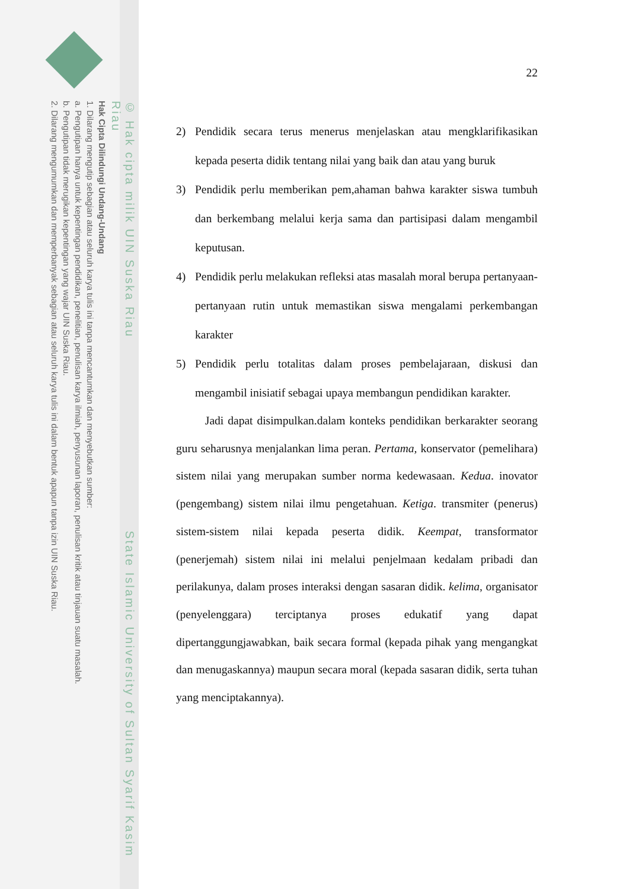© Hak cipta milik UIN Suska Riau State Islamic University of Sultan Syarif Kasim Riau
Hak Cipta Dilindungi Undang-Undang
1. Dilarang mengutip sebagian atau seluruh karya tulis ini tanpa mencantumkan dan menyebutkan sumber:
a. Pengutipan hanya untuk kepentingan pendidikan, penelitian, penulisan karya ilmiah, penyusunan laporan, penulisan kritik atau tinjauan suatu masalah.
b. Pengutipan tidak merugikan kepentingan yang wajar UIN Suska Riau.
2. Dilarang mengumumkan dan memperbanyak sebagian atau seluruh karya tulis ini dalam bentuk apapun tanpa izin UIN Suska Riau.
22
2) Pendidik secara terus menerus menjelaskan atau mengklarifikasikan kepada peserta didik tentang nilai yang baik dan atau yang buruk
3) Pendidik perlu memberikan pem,ahaman bahwa karakter siswa tumbuh dan berkembang melalui kerja sama dan partisipasi dalam mengambil keputusan.
4) Pendidik perlu melakukan refleksi atas masalah moral berupa pertanyaan-pertanyaan rutin untuk memastikan siswa mengalami perkembangan karakter
5) Pendidik perlu totalitas dalam proses pembelajaraan, diskusi dan mengambil inisiatif sebagai upaya membangun pendidikan karakter.
Jadi dapat disimpulkan.dalam konteks pendidikan berkarakter seorang guru seharusnya menjalankan lima peran. Pertama, konservator (pemelihara) sistem nilai yang merupakan sumber norma kedewasaan. Kedua. inovator (pengembang) sistem nilai ilmu pengetahuan. Ketiga. transmiter (penerus) sistem-sistem nilai kepada peserta didik. Keempat, transformator (penerjemah) sistem nilai ini melalui penjelmaan kedalam pribadi dan perilakunya, dalam proses interaksi dengan sasaran didik. kelima, organisator (penyelenggara) terciptanya proses edukatif yang dapat dipertanggungjawabkan, baik secara formal (kepada pihak yang mengangkat dan menugaskannya) maupun secara moral (kepada sasaran didik, serta tuhan yang menciptakannya).